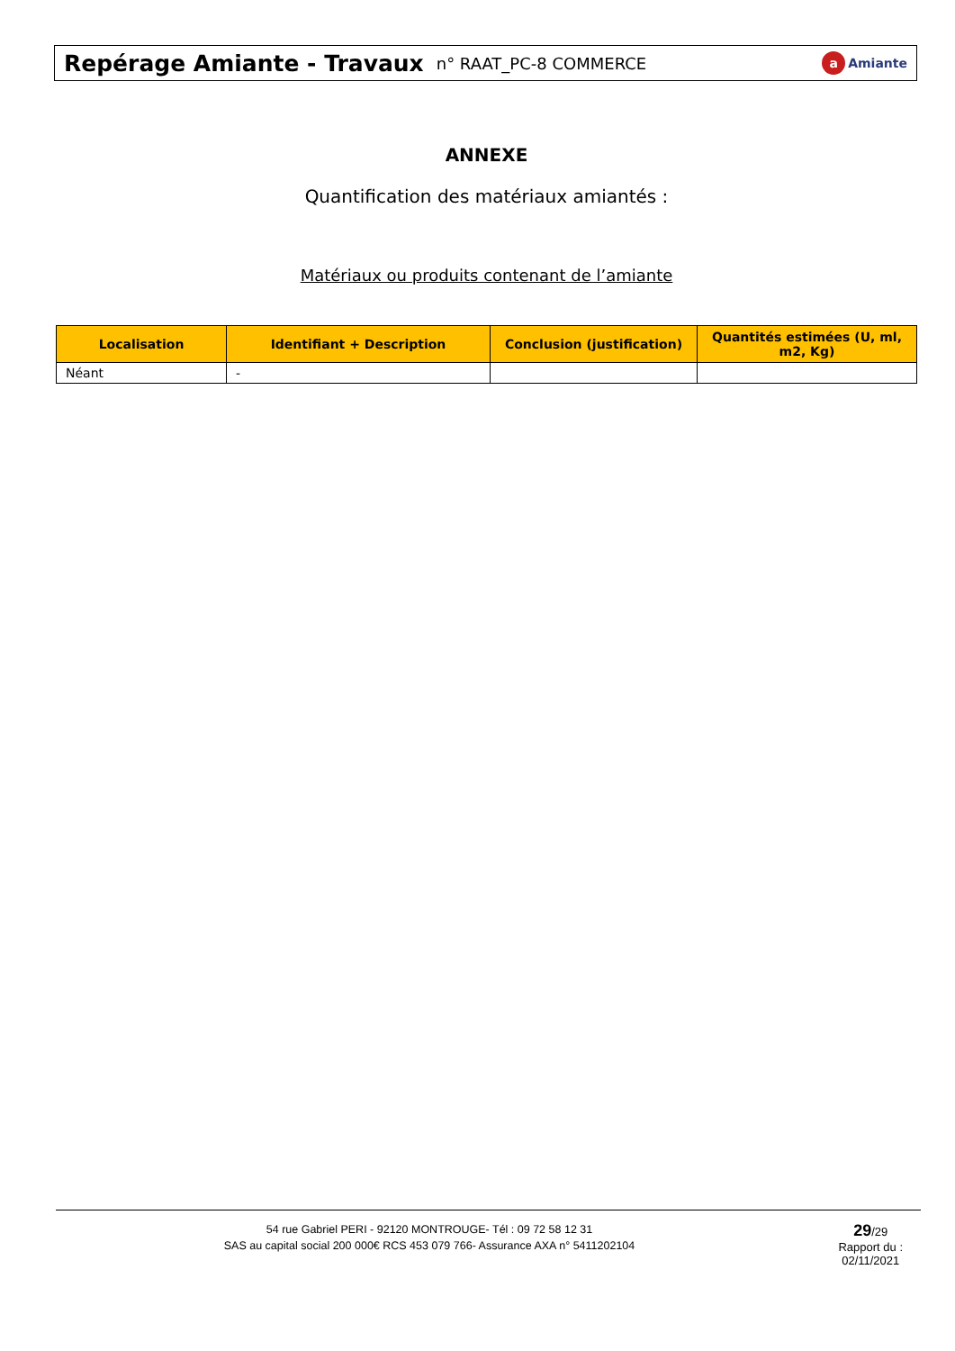Repérage Amiante - Travaux n° RAAT_PC-8 COMMERCE
a Amiante
ANNEXE
Quantification des matériaux amiantés :
Matériaux ou produits contenant de l’amiante
| Localisation | Identifiant + Description | Conclusion (justification) | Quantités estimées (U, ml, m2, Kg) |
| --- | --- | --- | --- |
| Néant | - | | |
54 rue Gabriel PERI - 92120 MONTROUGE- Tél : 09 72 58 12 31
SAS au capital social 200 000€ RCS 453 079 766- Assurance AXA n° 5411202104
29/29
Rapport du :
02/11/2021